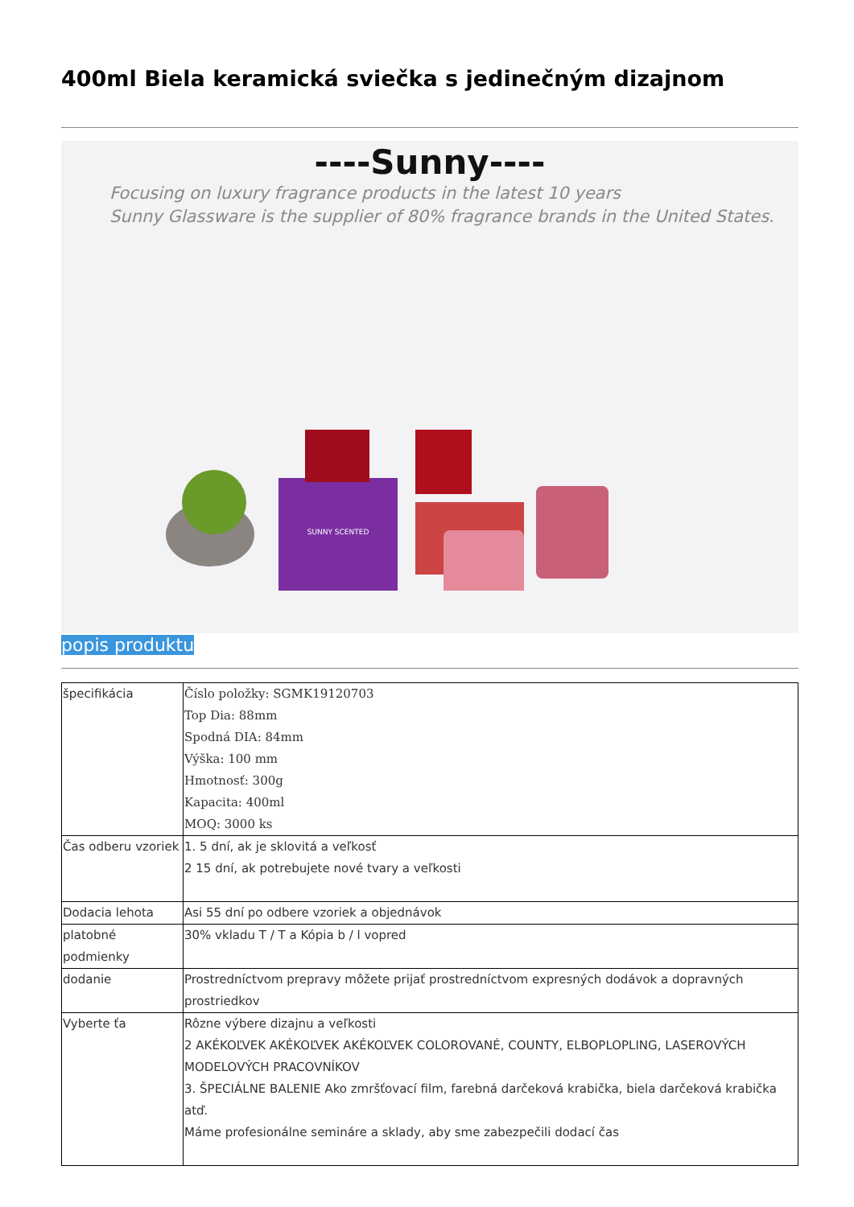400ml Biela keramická sviečka s jedinečným dizajnom
----Sunny----
Focusing on luxury fragrance products in the latest 10 years
Sunny Glassware is the supplier of 80% fragrance brands in the United States.
SUNNY SCENTED
popis produktu
| špecifikácia | Číslo položky: SGMK19120703 Top Dia: 88mm Spodná DIA: 84mm Výška: 100 mm Hmotnosť: 300g Kapacita: 400ml MOQ: 3000 ks |
| Čas odberu vzoriek | 1. 5 dní, ak je sklovitá a veľkosť 2 15 dní, ak potrebujete nové tvary a veľkosti |
| Dodacia lehota | Asi 55 dní po odbere vzoriek a objednávok |
| platobné podmienky | 30% vkladu T / T a Kópia b / l vopred |
| dodanie | Prostredníctvom prepravy môžete prijať prostredníctvom expresných dodávok a dopravných prostriedkov |
| Vyberte ťa | Rôzne výbere dizajnu a veľkosti 2 AKÉKOĽVEK AKÉKOĽVEK AKÉKOĽVEK COLOROVANÉ, COUNTY, ELBOPLOPLING, LASEROVÝCH MODELOVÝCH PRACOVNÍKOV 3. ŠPECIÁLNE BALENIE Ako zmršťovací film, farebná darčeková krabička, biela darčeková krabička atď. Máme profesionálne semináre a sklady, aby sme zabezpečili dodací čas |